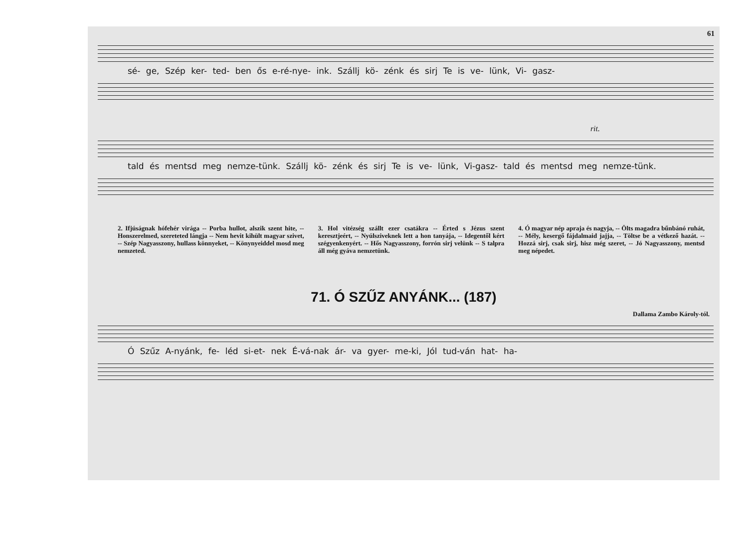61
sé- ge, Szép ker- ted- ben ős e-ré-nye- ink. Szállj kö- zénk és sirj Te is ve- lünk, Vi- gasz-
rit.
tald és mentsd meg nemze-tünk. Szállj kö- zénk és sirj Te is ve- lünk, Vi-gasz- tald és mentsd meg nemze-tünk.
2. Ifjúságnak hófehér virága -- Porba hullot, alszik szent hite, -- Honszerelmed, szereteted lángja -- Nem hevit kihült magyar szivet, -- Szép Nagyasszony, hullass könnyeket, -- Könynyeiddel mosd meg nemzeted.
3. Hol vitézség szállt ezer csatákra -- Érted s Jézus szent keresztjeért, -- Nyúlsziveknek lett a hon tanyája, -- Idegentől kért szégyenkenyért. -- Hős Nagyasszony, forrón sirj velünk -- S talpra áll még gyáva nemzetünk.
4. Ó magyar nép apraja és nagyja, -- Ölts magadra bűnbánó ruhát, -- Mély, kesergő fájdalmaid jajja, -- Töltse be a vétkező hazát. -- Hozzá sirj, csak sirj, hisz még szeret, -- Jó Nagyasszony, mentsd meg népedet.
71. Ó SZŰZ ANYÁNK... (187)
Dallama Zambo Károly-tól.
Ó Szűz A-nyánk, fe- léd si-et- nek É-vá-nak ár- va gyer- me-ki, Jól tud-ván hat- ha-